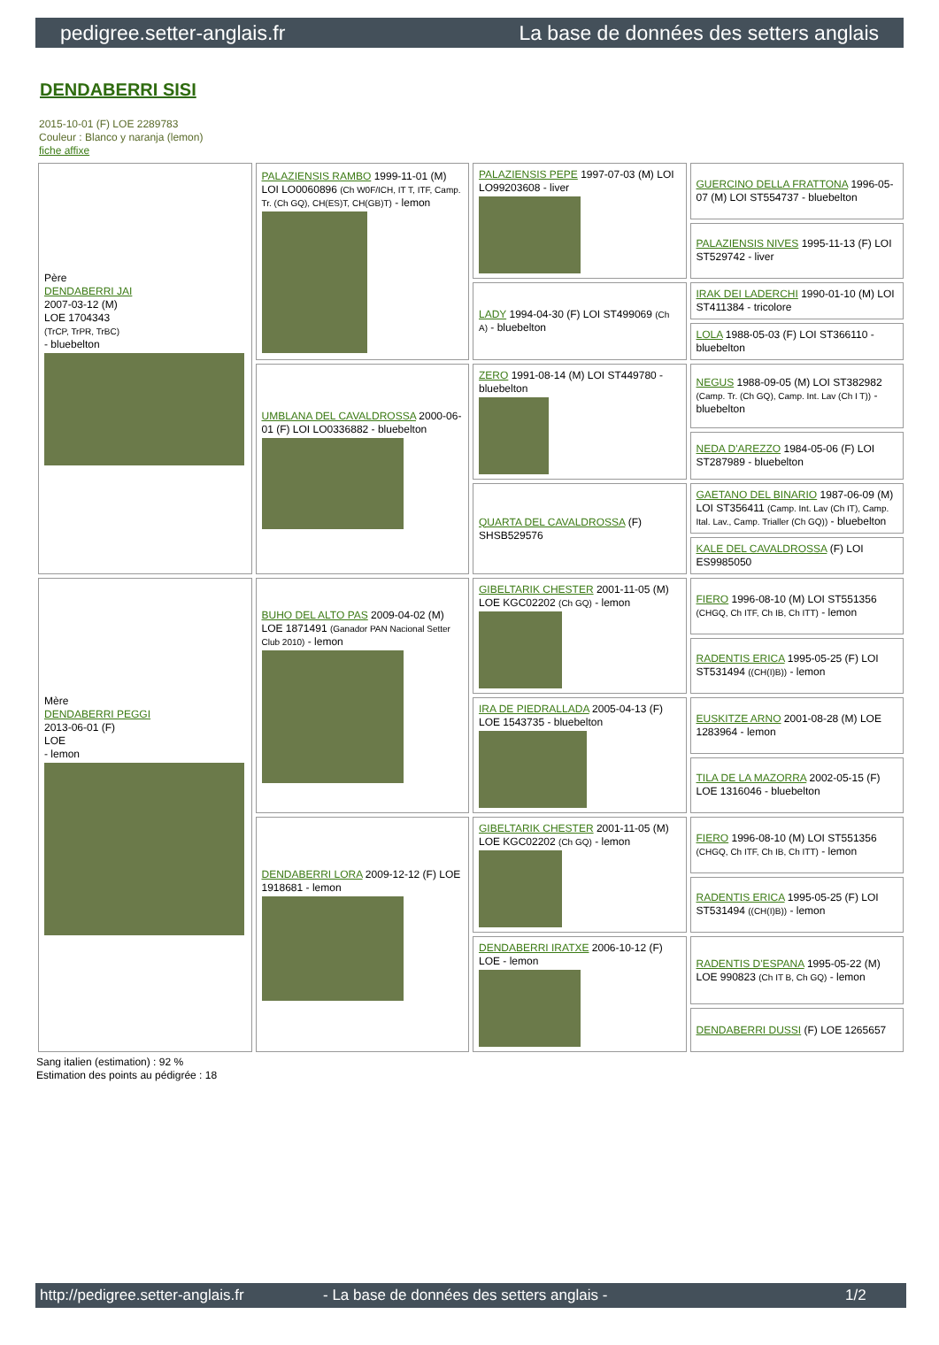pedigree.setter-anglais.fr La base de données des setters anglais
DENDABERRI SISI
2015-10-01 (F) LOE 2289783
Couleur : Blanco y naranja (lemon)
fiche affixe
| Père DENDABERRI JAI 2007-03-12 (M) LOE 1704343 (TrCP, TrPR, TrBC) - bluebelton | PALAZIENSIS RAMBO 1999-11-01 (M) LOI LO0060896 (Ch W0F/ICH, IT T, ITF, Camp. Tr. (Ch GQ), CH(ES)T, CH(GB)T) - lemon | PALAZIENSIS PEPE 1997-07-03 (M) LOI LO99203608 - liver | GUERCINO DELLA FRATTONA 1996-05-07 (M) LOI ST554737 - bluebelton |
| | | | PALAZIENSIS NIVES 1995-11-13 (F) LOI ST529742 - liver |
| | | LADY 1994-04-30 (F) LOI ST499069 (Ch A) - bluebelton | IRAK DEI LADERCHI 1990-01-10 (M) LOI ST411384 - tricolore |
| | | | LOLA 1988-05-03 (F) LOI ST366110 - bluebelton |
| | UMBLANA DEL CAVALDROSSA 2000-06-01 (F) LOI LO0336882 - bluebelton | ZERO 1991-08-14 (M) LOI ST449780 - bluebelton | NEGUS 1988-09-05 (M) LOI ST382982 (Camp. Tr. (Ch GQ), Camp. Int. Lav (Ch I T)) - bluebelton |
| | | | NEDA D'AREZZO 1984-05-06 (F) LOI ST287989 - bluebelton |
| | | QUARTA DEL CAVALDROSSA (F) SHSB529576 | GAETANO DEL BINARIO 1987-06-09 (M) LOI ST356411 (Camp. Int. Lav (Ch IT), Camp. Ital. Lav., Camp. Trialler (Ch GQ)) - bluebelton |
| | | | KALE DEL CAVALDROSSA (F) LOI ES9985050 |
| Mère DENDABERRI PEGGI 2013-06-01 (F) LOE - lemon | BUHO DEL ALTO PAS 2009-04-02 (M) LOE 1871491 (Ganador PAN Nacional Setter Club 2010) - lemon | GIBELTARIK CHESTER 2001-11-05 (M) LOE KGC02202 (Ch GQ) - lemon | FIERO 1996-08-10 (M) LOI ST551356 (CHGQ, Ch ITF, Ch IB, Ch ITT) - lemon |
| | | | RADENTIS ERICA 1995-05-25 (F) LOI ST531494 ((CH(I)B)) - lemon |
| | | IRA DE PIEDRALLADA 2005-04-13 (F) LOE 1543735 - bluebelton | EUSKITZE ARNO 2001-08-28 (M) LOE 1283964 - lemon |
| | | | TILA DE LA MAZORRA 2002-05-15 (F) LOE 1316046 - bluebelton |
| | DENDABERRI LORA 2009-12-12 (F) LOE 1918681 - lemon | GIBELTARIK CHESTER 2001-11-05 (M) LOE KGC02202 (Ch GQ) - lemon | FIERO 1996-08-10 (M) LOI ST551356 (CHGQ, Ch ITF, Ch IB, Ch ITT) - lemon |
| | | | RADENTIS ERICA 1995-05-25 (F) LOI ST531494 ((CH(I)B)) - lemon |
| | | DENDABERRI IRATXE 2006-10-12 (F) LOE - lemon | RADENTIS D'ESPANA 1995-05-22 (M) LOE 990823 (Ch IT B, Ch GQ) - lemon |
| | | | DENDABERRI DUSSI (F) LOE 1265657 |
Sang italien (estimation) : 92 %
Estimation des points au pédigrée : 18
http://pedigree.setter-anglais.fr - La base de données des setters anglais - 1/2